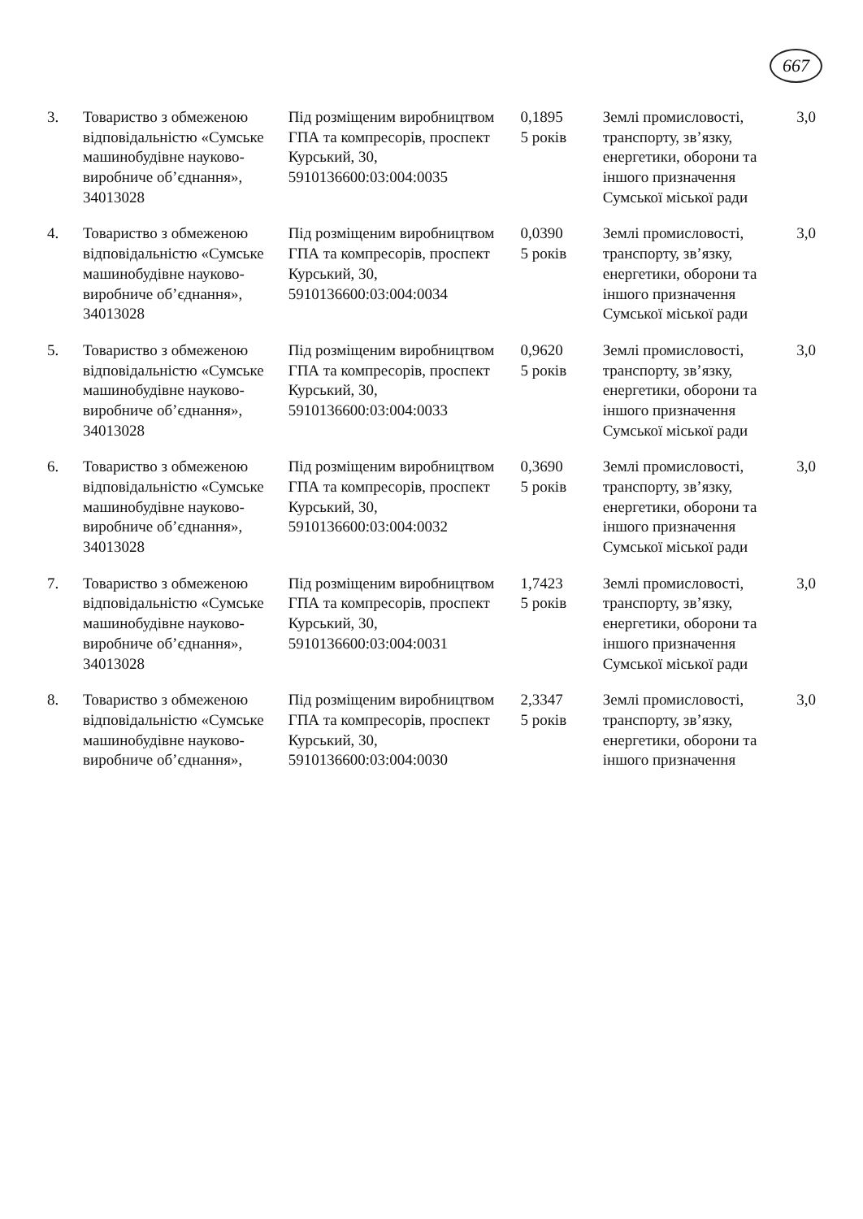667
| 3. | Товариство з обмеженою відповідальністю «Сумське машинобудівне науково-виробниче об’єднання», 34013028 | Під розміщеним виробництвом ГПА та компресорів, проспект Курський, 30, 5910136600:03:004:0035 | 0,1895 5 років | Землі промисловості, транспорту, зв’язку, енергетики, оборони та іншого призначення Сумської міської ради | 3,0 |
| 4. | Товариство з обмеженою відповідальністю «Сумське машинобудівне науково-виробниче об’єднання», 34013028 | Під розміщеним виробництвом ГПА та компресорів, проспект Курський, 30, 5910136600:03:004:0034 | 0,0390 5 років | Землі промисловості, транспорту, зв’язку, енергетики, оборони та іншого призначення Сумської міської ради | 3,0 |
| 5. | Товариство з обмеженою відповідальністю «Сумське машинобудівне науково-виробниче об’єднання», 34013028 | Під розміщеним виробництвом ГПА та компресорів, проспект Курський, 30, 5910136600:03:004:0033 | 0,9620 5 років | Землі промисловості, транспорту, зв’язку, енергетики, оборони та іншого призначення Сумської міської ради | 3,0 |
| 6. | Товариство з обмеженою відповідальністю «Сумське машинобудівне науково-виробниче об’єднання», 34013028 | Під розміщеним виробництвом ГПА та компресорів, проспект Курський, 30, 5910136600:03:004:0032 | 0,3690 5 років | Землі промисловості, транспорту, зв’язку, енергетики, оборони та іншого призначення Сумської міської ради | 3,0 |
| 7. | Товариство з обмеженою відповідальністю «Сумське машинобудівне науково-виробниче об’єднання», 34013028 | Під розміщеним виробництвом ГПА та компресорів, проспект Курський, 30, 5910136600:03:004:0031 | 1,7423 5 років | Землі промисловості, транспорту, зв’язку, енергетики, оборони та іншого призначення Сумської міської ради | 3,0 |
| 8. | Товариство з обмеженою відповідальністю «Сумське машинобудівне науково-виробниче об’єднання», | Під розміщеним виробництвом ГПА та компресорів, проспект Курський, 30, 5910136600:03:004:0030 | 2,3347 5 років | Землі промисловості, транспорту, зв’язку, енергетики, оборони та іншого призначення | 3,0 |